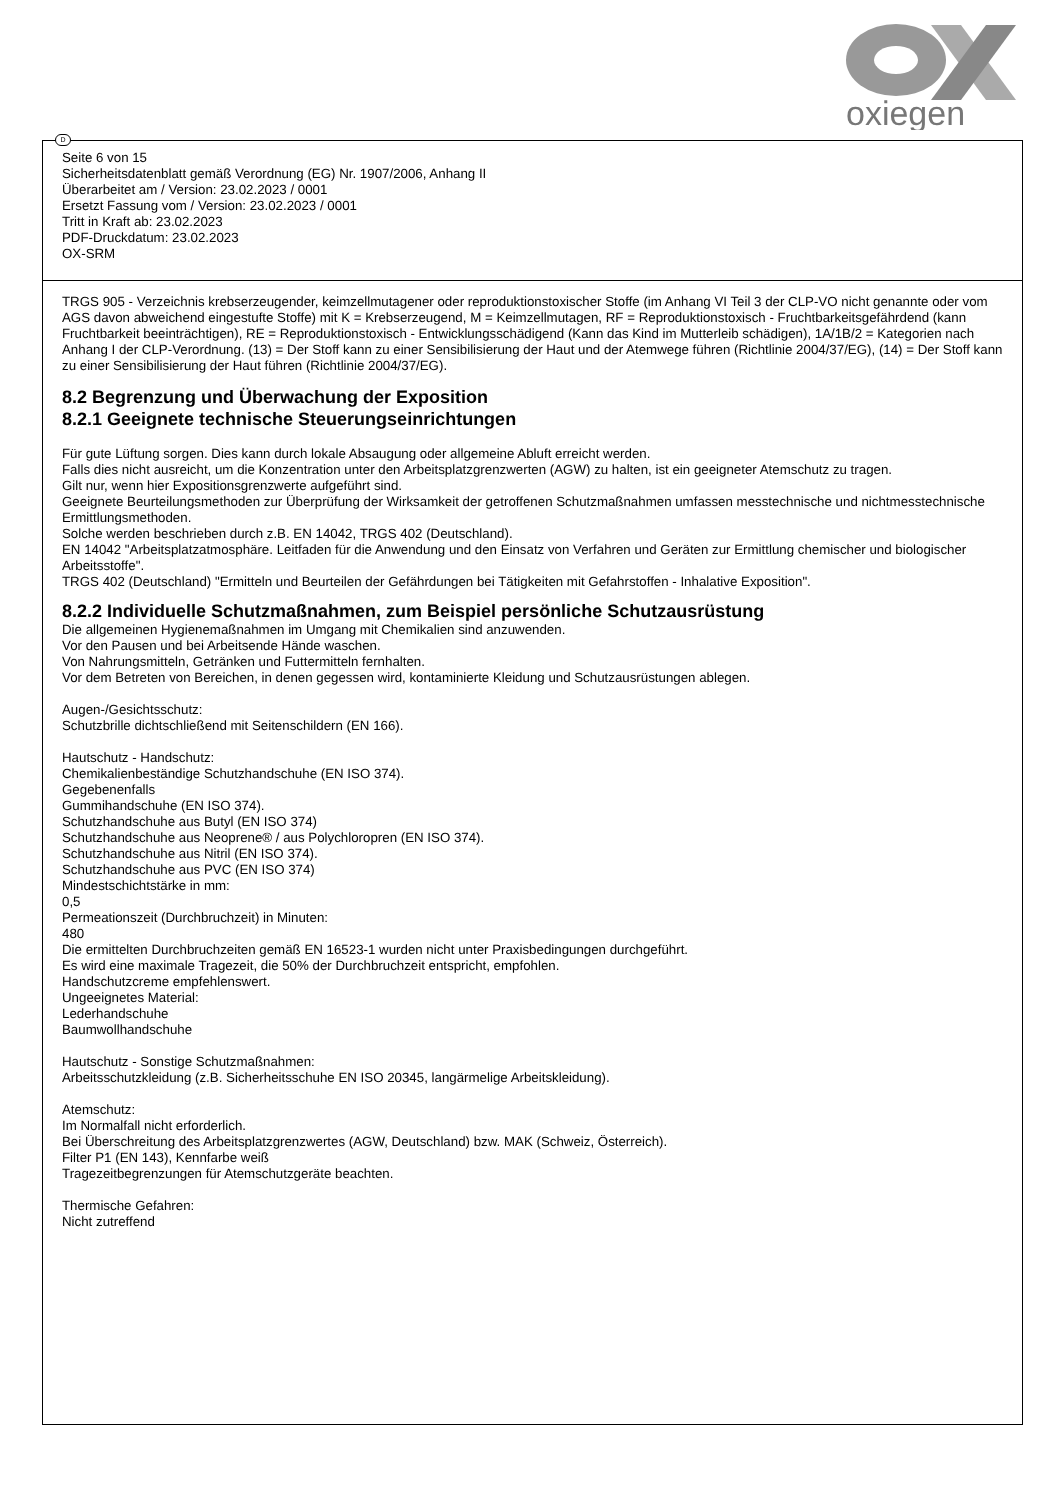oxiegen
D
Seite 6 von 15
Sicherheitsdatenblatt gemäß Verordnung (EG) Nr. 1907/2006, Anhang II
Überarbeitet am / Version: 23.02.2023 / 0001
Ersetzt Fassung vom / Version: 23.02.2023 / 0001
Tritt in Kraft ab: 23.02.2023
PDF-Druckdatum: 23.02.2023
OX-SRM
TRGS 905 - Verzeichnis krebserzeugender, keimzellmutagener oder reproduktionstoxischer Stoffe (im Anhang VI Teil 3 der CLP-VO nicht genannte oder vom AGS davon abweichend eingestufte Stoffe) mit K = Krebserzeugend, M = Keimzellmutagen, RF = Reproduktionstoxisch - Fruchtbarkeitsgefährdend (kann Fruchtbarkeit beeinträchtigen), RE = Reproduktionstoxisch - Entwicklungsschädigend (Kann das Kind im Mutterleib schädigen), 1A/1B/2 = Kategorien nach Anhang I der CLP-Verordnung. (13) = Der Stoff kann zu einer Sensibilisierung der Haut und der Atemwege führen (Richtlinie 2004/37/EG), (14) = Der Stoff kann zu einer Sensibilisierung der Haut führen (Richtlinie 2004/37/EG).
8.2 Begrenzung und Überwachung der Exposition
8.2.1 Geeignete technische Steuerungseinrichtungen
Für gute Lüftung sorgen. Dies kann durch lokale Absaugung oder allgemeine Abluft erreicht werden.
Falls dies nicht ausreicht, um die Konzentration unter den Arbeitsplatzgrenzwerten (AGW) zu halten, ist ein geeigneter Atemschutz zu tragen.
Gilt nur, wenn hier Expositionsgrenzwerte aufgeführt sind.
Geeignete Beurteilungsmethoden zur Überprüfung der Wirksamkeit der getroffenen Schutzmaßnahmen umfassen messtechnische und nichtmesstechnische Ermittlungsmethoden.
Solche werden beschrieben durch z.B. EN 14042, TRGS 402 (Deutschland).
EN 14042 "Arbeitsplatzatmosphäre. Leitfaden für die Anwendung und den Einsatz von Verfahren und Geräten zur Ermittlung chemischer und biologischer Arbeitsstoffe".
TRGS 402 (Deutschland) "Ermitteln und Beurteilen der Gefährdungen bei Tätigkeiten mit Gefahrstoffen - Inhalative Exposition".
8.2.2 Individuelle Schutzmaßnahmen, zum Beispiel persönliche Schutzausrüstung
Die allgemeinen Hygienemaßnahmen im Umgang mit Chemikalien sind anzuwenden.
Vor den Pausen und bei Arbeitsende Hände waschen.
Von Nahrungsmitteln, Getränken und Futtermitteln fernhalten.
Vor dem Betreten von Bereichen, in denen gegessen wird, kontaminierte Kleidung und Schutzausrüstungen ablegen.
Augen-/Gesichtsschutz:
Schutzbrille dichtschließend mit Seitenschildern (EN 166).
Hautschutz - Handschutz:
Chemikalienbeständige Schutzhandschuhe (EN ISO 374).
Gegebenenfalls
Gummihandschuhe (EN ISO 374).
Schutzhandschuhe aus Butyl (EN ISO 374)
Schutzhandschuhe aus Neoprene® / aus Polychloropren (EN ISO 374).
Schutzhandschuhe aus Nitril (EN ISO 374).
Schutzhandschuhe aus PVC (EN ISO 374)
Mindestschichtstärke in mm:
0,5
Permeationszeit (Durchbruchzeit) in Minuten:
480
Die ermittelten Durchbruchzeiten gemäß EN 16523-1 wurden nicht unter Praxisbedingungen durchgeführt.
Es wird eine maximale Tragezeit, die 50% der Durchbruchzeit entspricht, empfohlen.
Handschutzcreme empfehlenswert.
Ungeeignetes Material:
Lederhandschuhe
Baumwollhandschuhe
Hautschutz - Sonstige Schutzmaßnahmen:
Arbeitsschutzkleidung (z.B. Sicherheitsschuhe EN ISO 20345, langärmelige Arbeitskleidung).
Atemschutz:
Im Normalfall nicht erforderlich.
Bei Überschreitung des Arbeitsplatzgrenzwertes (AGW, Deutschland) bzw. MAK (Schweiz, Österreich).
Filter P1 (EN 143), Kennfarbe weiß
Tragezeitbegrenzungen für Atemschutzgeräte beachten.
Thermische Gefahren:
Nicht zutreffend